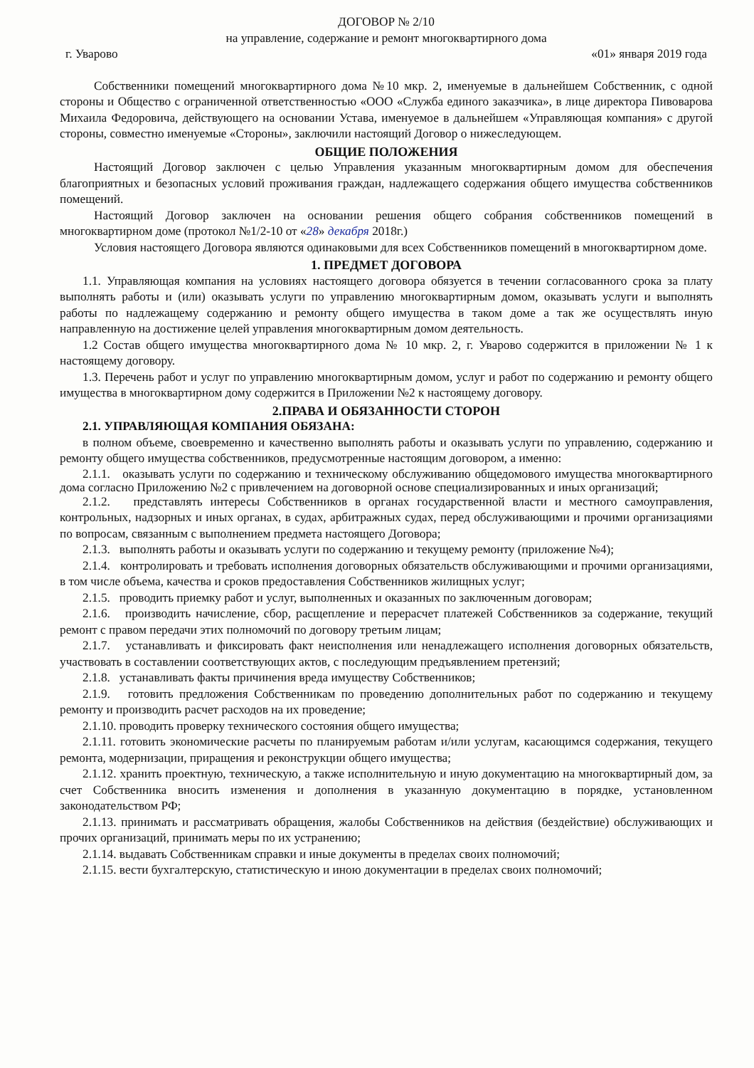ДОГОВОР № 2/10
на управление, содержание и ремонт многоквартирного дома
г. Уварово «01» января 2019 года
Собственники помещений многоквартирного дома №10 мкр. 2, именуемые в дальнейшем Собственник, с одной стороны и Общество с ограниченной ответственностью «ООО «Служба единого заказчика», в лице директора Пивоварова Михаила Федоровича, действующего на основании Устава, именуемое в дальнейшем «Управляющая компания» с другой стороны, совместно именуемые «Стороны», заключили настоящий Договор о нижеследующем.
ОБЩИЕ ПОЛОЖЕНИЯ
Настоящий Договор заключен с целью Управления указанным многоквартирным домом для обеспечения благоприятных и безопасных условий проживания граждан, надлежащего содержания общего имущества собственников помещений.
Настоящий Договор заключен на основании решения общего собрания собственников помещений в многоквартирном доме (протокол №1/2-10 от «28» декабря 2018г.)
Условия настоящего Договора являются одинаковыми для всех Собственников помещений в многоквартирном доме.
1. ПРЕДМЕТ ДОГОВОРА
1.1. Управляющая компания на условиях настоящего договора обязуется в течении согласованного срока за плату выполнять работы и (или) оказывать услуги по управлению многоквартирным домом, оказывать услуги и выполнять работы по надлежащему содержанию и ремонту общего имущества в таком доме а так же осуществлять иную направленную на достижение целей управления многоквартирным домом деятельность.
1.2 Состав общего имущества многоквартирного дома № 10 мкр. 2, г. Уварово содержится в приложении № 1 к настоящему договору.
1.3. Перечень работ и услуг по управлению многоквартирным домом, услуг и работ по содержанию и ремонту общего имущества в многоквартирном дому содержится в Приложении №2 к настоящему договору.
2.ПРАВА И ОБЯЗАННОСТИ СТОРОН
2.1. УПРАВЛЯЮЩАЯ КОМПАНИЯ ОБЯЗАНА:
в полном объеме, своевременно и качественно выполнять работы и оказывать услуги по управлению, содержанию и ремонту общего имущества собственников, предусмотренные настоящим договором, а именно:
2.1.1. оказывать услуги по содержанию и техническому обслуживанию общедомового имущества многоквартирного дома согласно Приложению №2 с привлечением на договорной основе специализированных и иных организаций;
2.1.2. представлять интересы Собственников в органах государственной власти и местного самоуправления, контрольных, надзорных и иных органах, в судах, арбитражных судах, перед обслуживающими и прочими организациями по вопросам, связанным с выполнением предмета настоящего Договора;
2.1.3. выполнять работы и оказывать услуги по содержанию и текущему ремонту (приложение №4);
2.1.4. контролировать и требовать исполнения договорных обязательств обслуживающими и прочими организациями, в том числе объема, качества и сроков предоставления Собственников жилищных услуг;
2.1.5. проводить приемку работ и услуг, выполненных и оказанных по заключенным договорам;
2.1.6. производить начисление, сбор, расщепление и перерасчет платежей Собственников за содержание, текущий ремонт с правом передачи этих полномочий по договору третьим лицам;
2.1.7. устанавливать и фиксировать факт неисполнения или ненадлежащего исполнения договорных обязательств, участвовать в составлении соответствующих актов, с последующим предъявлением претензий;
2.1.8. устанавливать факты причинения вреда имуществу Собственников;
2.1.9. готовить предложения Собственникам по проведению дополнительных работ по содержанию и текущему ремонту и производить расчет расходов на их проведение;
2.1.10. проводить проверку технического состояния общего имущества;
2.1.11. готовить экономические расчеты по планируемым работам и/или услугам, касающимся содержания, текущего ремонта, модернизации, приращения и реконструкции общего имущества;
2.1.12. хранить проектную, техническую, а также исполнительную и иную документацию на многоквартирный дом, за счет Собственника вносить изменения и дополнения в указанную документацию в порядке, установленном законодательством РФ;
2.1.13. принимать и рассматривать обращения, жалобы Собственников на действия (бездействие) обслуживающих и прочих организаций, принимать меры по их устранению;
2.1.14. выдавать Собственникам справки и иные документы в пределах своих полномочий;
2.1.15. вести бухгалтерскую, статистическую и иною документации в пределах своих полномочий;